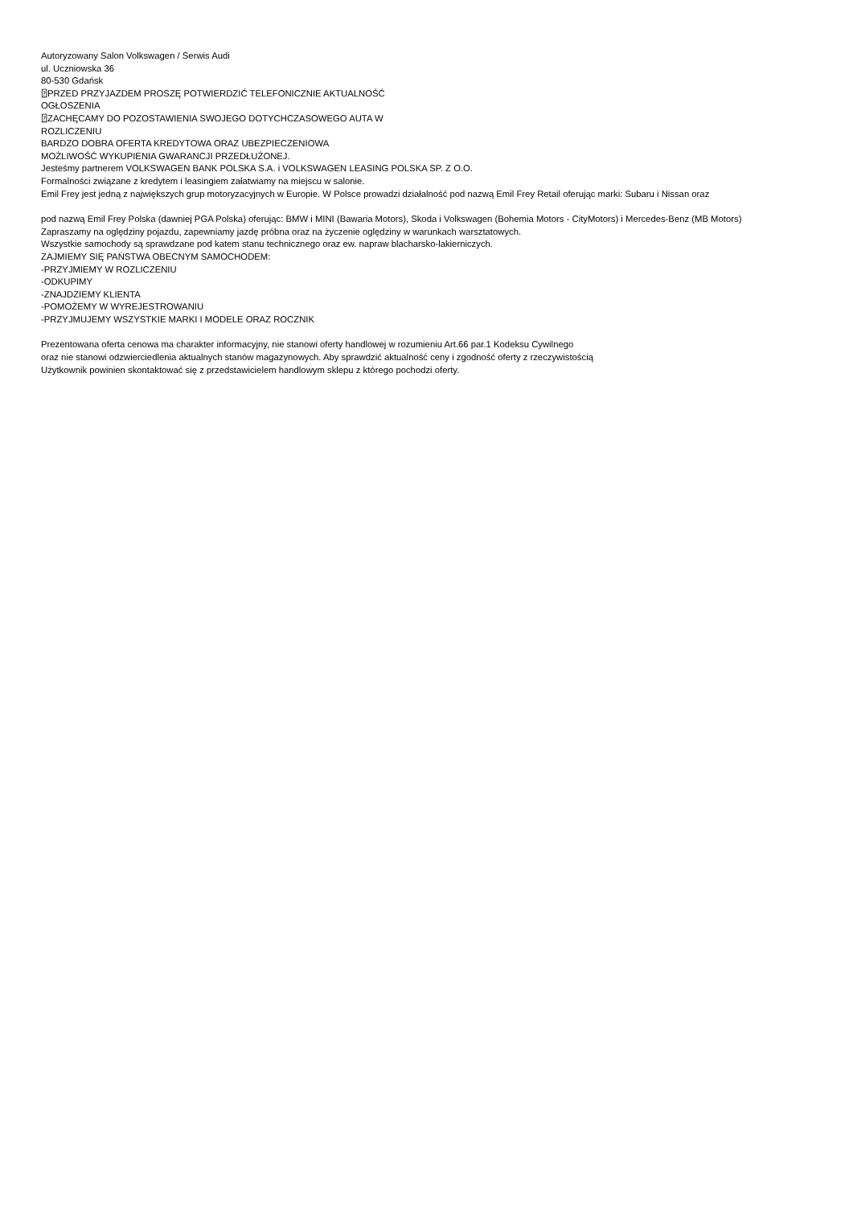Autoryzowany Salon Volkswagen / Serwis Audi
ul. Uczniowska 36
80-530 Gdańsk
⍰PRZED PRZYJAZDEM PROSZĘ POTWIERDZIĆ TELEFONICZNIE AKTUALNOŚĆ
OGŁOSZENIA
⍰ZACHĘCAMY DO POZOSTAWIENIA SWOJEGO DOTYCHCZASOWEGO AUTA W
ROZLICZENIU
BARDZO DOBRA OFERTA KREDYTOWA ORAZ UBEZPIECZENIOWA
MOŻLIWOŚĆ WYKUPIENIA GWARANCJI PRZEDŁUŻONEJ.
Jesteśmy partnerem VOLKSWAGEN BANK POLSKA S.A. i VOLKSWAGEN LEASING POLSKA SP. Z O.O.
Formalności związane z kredytem i leasingiem załatwiamy na miejscu w salonie.
Emil Frey jest jedną z największych grup motoryzacyjnych w Europie. W Polsce prowadzi działalność pod nazwą Emil Frey Retail oferując marki: Subaru i Nissan oraz
pod nazwą Emil Frey Polska (dawniej PGA Polska) oferując: BMW i MINI (Bawaria Motors), Skoda i Volkswagen (Bohemia Motors - CityMotors) i Mercedes-Benz (MB Motors)
Zapraszamy na oględziny pojazdu, zapewniamy jazdę próbna oraz na życzenie oględziny w warunkach warsztatowych.
Wszystkie samochody są sprawdzane pod katem stanu technicznego oraz ew. napraw blacharsko-lakierniczych.
ZAJMIEMY SIĘ PAŃSTWA OBECNYM SAMOCHODEM:
-PRZYJMIEMY W ROZLICZENIU
-ODKUPIMY
-ZNAJDZIEMY KLIENTA
-POMOŻEMY W WYREJESTROWANIU
-PRZYJMUJEMY WSZYSTKIE MARKI I MODELE ORAZ ROCZNIK
Prezentowana oferta cenowa ma charakter informacyjny, nie stanowi oferty handlowej w rozumieniu Art.66 par.1 Kodeksu Cywilnego
oraz nie stanowi odzwierciedlenia aktualnych stanów magazynowych. Aby sprawdzić aktualność ceny i zgodność oferty z rzeczywistością
Użytkownik powinien skontaktować się z przedstawicielem handlowym sklepu z którego pochodzi oferty.